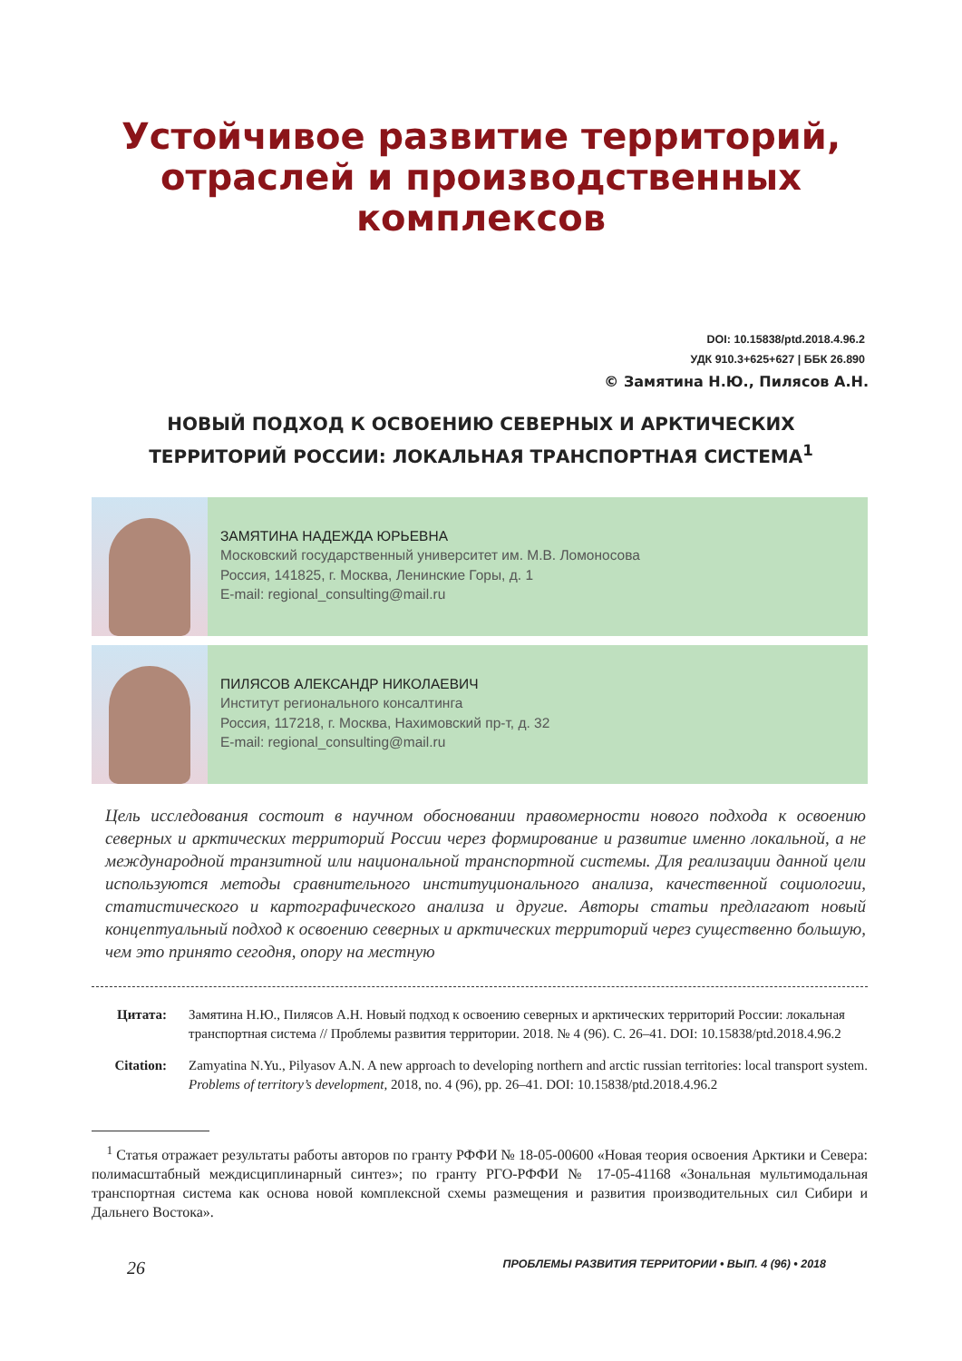Устойчивое развитие территорий,
отраслей и производственных
комплексов
DOI: 10.15838/ptd.2018.4.96.2
УДК 910.3+625+627 | ББК 26.890
© Замятина Н.Ю., Пилясов А.Н.
НОВЫЙ ПОДХОД К ОСВОЕНИЮ СЕВЕРНЫХ И АРКТИЧЕСКИХ
ТЕРРИТОРИЙ РОССИИ: ЛОКАЛЬНАЯ ТРАНСПОРТНАЯ СИСТЕМА<sup>1</sup>
ЗАМЯТИНА НАДЕЖДА ЮРЬЕВНА
Московский государственный университет им. М.В. Ломоносова
Россия, 141825, г. Москва, Ленинские Горы, д. 1
E-mail: regional_consulting@mail.ru
ПИЛЯСОВ АЛЕКСАНДР НИКОЛАЕВИЧ
Институт регионального консалтинга
Россия, 117218, г. Москва, Нахимовский пр-т, д. 32
E-mail: regional_consulting@mail.ru
Цель исследования состоит в научном обосновании правомерности нового подхода к освоению северных и арктических территорий России через формирование и развитие именно локальной, а не международной транзитной или национальной транспортной системы. Для реализации данной цели используются методы сравнительного институционального анализа, качественной социологии, статистического и картографического анализа и другие. Авторы статьи предлагают новый концептуальный подход к освоению северных и арктических территорий через существенно большую, чем это принято сегодня, опору на местную
Цитата: Замятина Н.Ю., Пилясов А.Н. Новый подход к освоению северных и арктических территорий России: локальная транспортная система // Проблемы развития территории. 2018. № 4 (96). С. 26–41. DOI: 10.15838/ptd.2018.4.96.2
Citation: Zamyatina N.Yu., Pilyasov A.N. A new approach to developing northern and arctic russian territories: local transport system. Problems of territory’s development, 2018, no. 4 (96), pp. 26–41. DOI: 10.15838/ptd.2018.4.96.2
<sup>1</sup> Статья отражает результаты работы авторов по гранту РФФИ № 18-05-00600 «Новая теория освоения Арктики и Севера: полимасштабный междисциплинарный синтез»; по гранту РГО-РФФИ № 17-05-41168 «Зональная мультимодальная транспортная система как основа новой комплексной схемы размещения и развития производительных сил Сибири и Дальнего Востока».
26 ПРОБЛЕМЫ РАЗВИТИЯ ТЕРРИТОРИИ • ВЫП. 4 (96) • 2018